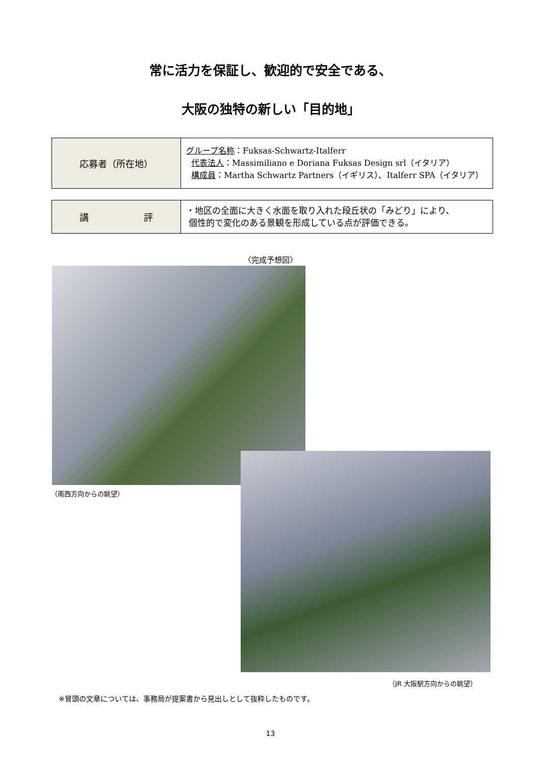常に活力を保証し、歓迎的で安全である、
大阪の独特の新しい「目的地」
| 応募者（所在地） | グループ名称 ：Fuksas-Schwartz-Italferr 代表法人 ：Massimiliano e Doriana Fuksas Design srl（イタリア） 構成員 ：Martha Schwartz Partners（イギリス）、Italferr SPA（イタリア） |
| 講 評 | ・地区の全面に大きく水面を取り入れた段丘状の「みどり」により、 個性的で変化のある景観を形成している点が評価できる。 |
〈完成予想図〉
（南西方向からの眺望）
（JR 大阪駅方向からの眺望）
※冒頭の文章については、事務局が提案書から見出しとして抜粋したものです。
13